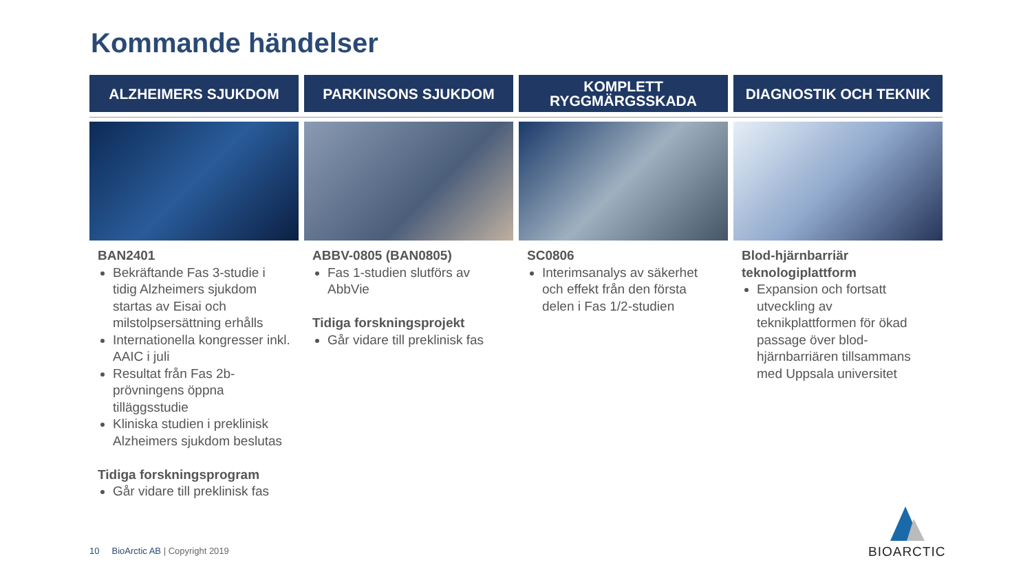Kommande händelser
ALZHEIMERS SJUKDOM
BAN2401
Bekräftande Fas 3-studie i tidig Alzheimers sjukdom startas av Eisai och milstolpsersättning erhålls
Internationella kongresser inkl. AAIC i juli
Resultat från Fas 2b-prövningens öppna tilläggsstudie
Kliniska studien i preklinisk Alzheimers sjukdom beslutas
Tidiga forskningsprogram
Går vidare till preklinisk fas
PARKINSONS SJUKDOM
ABBV-0805 (BAN0805)
Fas 1-studien slutförs av AbbVie
Tidiga forskningsprojekt
Går vidare till preklinisk fas
KOMPLETT
RYGGMÄRGSSKADA
SC0806
Interimsanalys av säkerhet och effekt från den första delen i Fas 1/2-studien
DIAGNOSTIK OCH TEKNIK
Blod-hjärnbarriär teknologiplattform
Expansion och fortsatt utveckling av teknikplattformen för ökad passage över blod-hjärnbarriären tillsammans med Uppsala universitet
10 BioArctic AB | Copyright 2019
BIOARCTIC